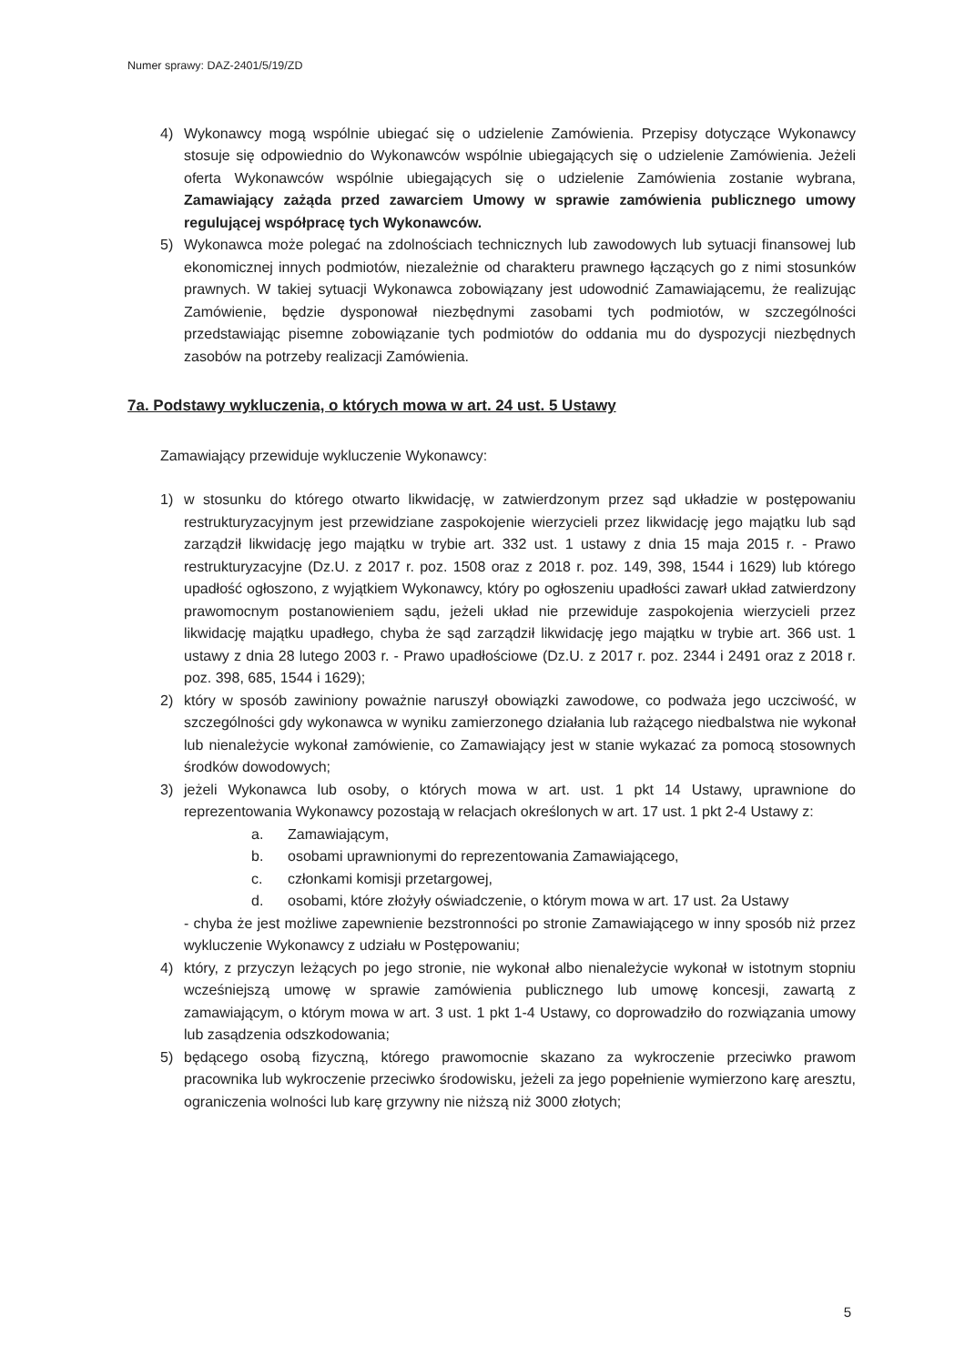Numer sprawy: DAZ-2401/5/19/ZD
4) Wykonawcy mogą wspólnie ubiegać się o udzielenie Zamówienia. Przepisy dotyczące Wykonawcy stosuje się odpowiednio do Wykonawców wspólnie ubiegających się o udzielenie Zamówienia. Jeżeli oferta Wykonawców wspólnie ubiegających się o udzielenie Zamówienia zostanie wybrana, Zamawiający zażąda przed zawarciem Umowy w sprawie zamówienia publicznego umowy regulującej współpracę tych Wykonawców.
5) Wykonawca może polegać na zdolnościach technicznych lub zawodowych lub sytuacji finansowej lub ekonomicznej innych podmiotów, niezależnie od charakteru prawnego łączących go z nimi stosunków prawnych. W takiej sytuacji Wykonawca zobowiązany jest udowodnić Zamawiającemu, że realizując Zamówienie, będzie dysponował niezbędnymi zasobami tych podmiotów, w szczególności przedstawiając pisemne zobowiązanie tych podmiotów do oddania mu do dyspozycji niezbędnych zasobów na potrzeby realizacji Zamówienia.
7a. Podstawy wykluczenia, o których mowa w art. 24 ust. 5 Ustawy
Zamawiający przewiduje wykluczenie Wykonawcy:
1) w stosunku do którego otwarto likwidację, w zatwierdzonym przez sąd układzie w postępowaniu restrukturyzacyjnym jest przewidziane zaspokojenie wierzycieli przez likwidację jego majątku lub sąd zarządził likwidację jego majątku w trybie art. 332 ust. 1 ustawy z dnia 15 maja 2015 r. - Prawo restrukturyzacyjne (Dz.U. z 2017 r. poz. 1508 oraz z 2018 r. poz. 149, 398, 1544 i 1629) lub którego upadłość ogłoszono, z wyjątkiem Wykonawcy, który po ogłoszeniu upadłości zawarł układ zatwierdzony prawomocnym postanowieniem sądu, jeżeli układ nie przewiduje zaspokojenia wierzycieli przez likwidację majątku upadłego, chyba że sąd zarządził likwidację jego majątku w trybie art. 366 ust. 1 ustawy z dnia 28 lutego 2003 r. - Prawo upadłościowe (Dz.U. z 2017 r. poz. 2344 i 2491 oraz z 2018 r. poz. 398, 685, 1544 i 1629);
2) który w sposób zawiniony poważnie naruszył obowiązki zawodowe, co podważa jego uczciwość, w szczególności gdy wykonawca w wyniku zamierzonego działania lub rażącego niedbalstwa nie wykonał lub nienależycie wykonał zamówienie, co Zamawiający jest w stanie wykazać za pomocą stosownych środków dowodowych;
3) jeżeli Wykonawca lub osoby, o których mowa w art. ust. 1 pkt 14 Ustawy, uprawnione do reprezentowania Wykonawcy pozostają w relacjach określonych w art. 17 ust. 1 pkt 2-4 Ustawy z:
a. Zamawiającym,
b. osobami uprawnionymi do reprezentowania Zamawiającego,
c. członkami komisji przetargowej,
d. osobami, które złożyły oświadczenie, o którym mowa w art. 17 ust. 2a Ustawy
- chyba że jest możliwe zapewnienie bezstronności po stronie Zamawiającego w inny sposób niż przez wykluczenie Wykonawcy z udziału w Postępowaniu;
4) który, z przyczyn leżących po jego stronie, nie wykonał albo nienależycie wykonał w istotnym stopniu wcześniejszą umowę w sprawie zamówienia publicznego lub umowę koncesji, zawartą z zamawiającym, o którym mowa w art. 3 ust. 1 pkt 1-4 Ustawy, co doprowadziło do rozwiązania umowy lub zasądzenia odszkodowania;
5) będącego osobą fizyczną, którego prawomocnie skazano za wykroczenie przeciwko prawom pracownika lub wykroczenie przeciwko środowisku, jeżeli za jego popełnienie wymierzono karę aresztu, ograniczenia wolności lub karę grzywny nie niższą niż 3000 złotych;
5